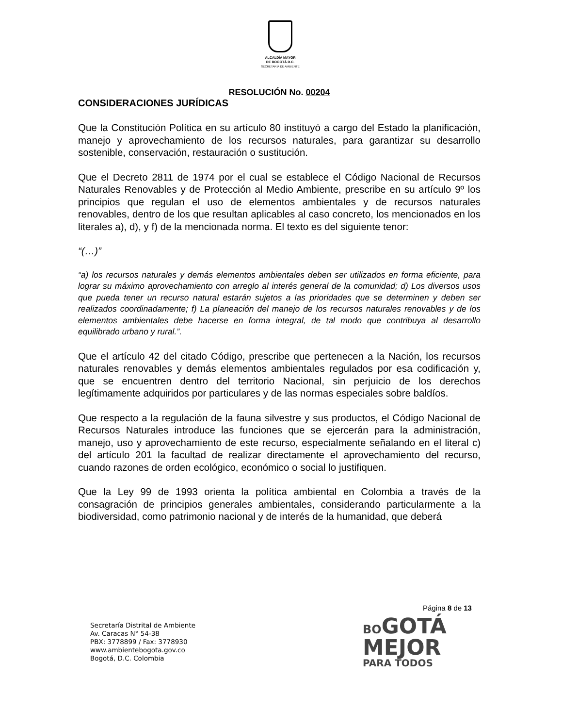ALCALDÍA MAYOR
DE BOGOTÁ D.C.
SECRETARÍA DE AMBIENTE
RESOLUCIÓN No. 00204
CONSIDERACIONES JURÍDICAS
Que la Constitución Política en su artículo 80 instituyó a cargo del Estado la planificación, manejo y aprovechamiento de los recursos naturales, para garantizar su desarrollo sostenible, conservación, restauración o sustitución.
Que el Decreto 2811 de 1974 por el cual se establece el Código Nacional de Recursos Naturales Renovables y de Protección al Medio Ambiente, prescribe en su artículo 9º los principios que regulan el uso de elementos ambientales y de recursos naturales renovables, dentro de los que resultan aplicables al caso concreto, los mencionados en los literales a), d), y f) de la mencionada norma. El texto es del siguiente tenor:
“(…)”
“a) los recursos naturales y demás elementos ambientales deben ser utilizados en forma eficiente, para lograr su máximo aprovechamiento con arreglo al interés general de la comunidad; d) Los diversos usos que pueda tener un recurso natural estarán sujetos a las prioridades que se determinen y deben ser realizados coordinadamente; f) La planeación del manejo de los recursos naturales renovables y de los elementos ambientales debe hacerse en forma integral, de tal modo que contribuya al desarrollo equilibrado urbano y rural.”.
Que el artículo 42 del citado Código, prescribe que pertenecen a la Nación, los recursos naturales renovables y demás elementos ambientales regulados por esa codificación y, que se encuentren dentro del territorio Nacional, sin perjuicio de los derechos legítimamente adquiridos por particulares y de las normas especiales sobre baldíos.
Que respecto a la regulación de la fauna silvestre y sus productos, el Código Nacional de Recursos Naturales introduce las funciones que se ejercerán para la administración, manejo, uso y aprovechamiento de este recurso, especialmente señalando en el literal c) del artículo 201 la facultad de realizar directamente el aprovechamiento del recurso, cuando razones de orden ecológico, económico o social lo justifiquen.
Que la Ley 99 de 1993 orienta la política ambiental en Colombia a través de la consagración de principios generales ambientales, considerando particularmente a la biodiversidad, como patrimonio nacional y de interés de la humanidad, que deberá
Página 8 de 13
Secretaría Distrital de Ambiente
Av. Caracas N° 54-38
PBX: 3778899 / Fax: 3778930
www.ambientebogota.gov.co
Bogotá, D.C. Colombia
BOGOTÁ
MEJOR
PARA TODOS